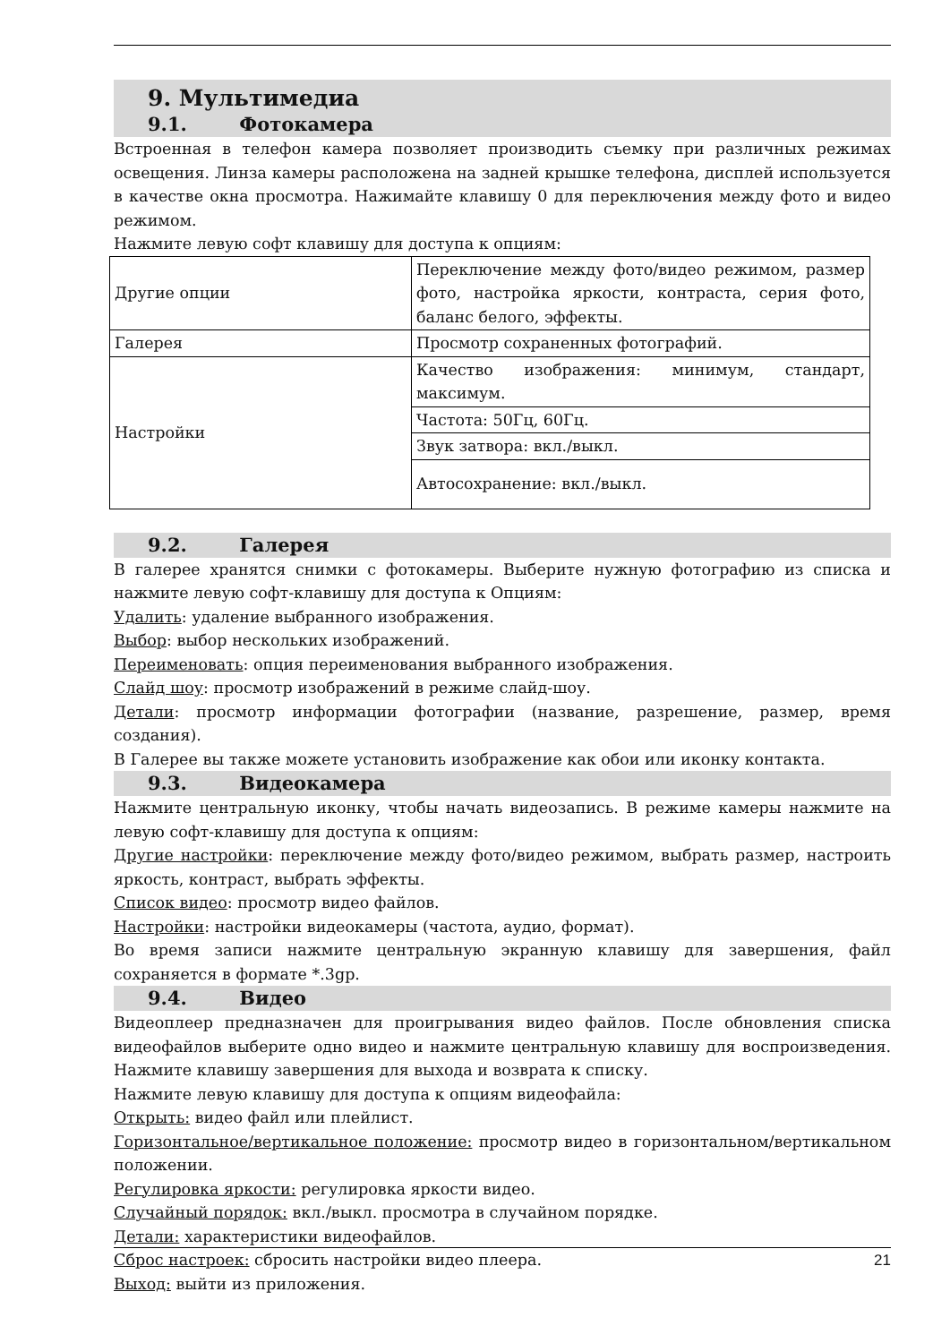9. Мультимедиа
9.1. Фотокамера
Встроенная в телефон камера позволяет производить съемку при различных режимах освещения. Линза камеры расположена на задней крышке телефона, дисплей используется в качестве окна просмотра. Нажимайте клавишу 0 для переключения между фото и видео режимом.
Нажмите левую софт клавишу для доступа к опциям:
| Другие опции | Переключение между фото/видео режимом, размер фото, настройка яркости, контраста, серия фото, баланс белого, эффекты. |
| Галерея | Просмотр сохраненных фотографий. |
| Настройки | Качество изображения: минимум, стандарт, максимум. |
| | Частота: 50Гц, 60Гц. |
| | Звук затвора: вкл./выкл. |
| | Автосохранение: вкл./выкл. |
9.2. Галерея
В галерее хранятся снимки с фотокамеры. Выберите нужную фотографию из списка и нажмите левую софт-клавишу для доступа к Опциям:
Удалить: удаление выбранного изображения.
Выбор: выбор нескольких изображений.
Переименовать: опция переименования выбранного изображения.
Слайд шоу: просмотр изображений в режиме слайд-шоу.
Детали: просмотр информации фотографии (название, разрешение, размер, время создания).
В Галерее вы также можете установить изображение как обои или иконку контакта.
9.3. Видеокамера
Нажмите центральную иконку, чтобы начать видеозапись. В режиме камеры нажмите на левую софт-клавишу для доступа к опциям:
Другие настройки: переключение между фото/видео режимом, выбрать размер, настроить яркость, контраст, выбрать эффекты.
Список видео: просмотр видео файлов.
Настройки: настройки видеокамеры (частота, аудио, формат).
Во время записи нажмите центральную экранную клавишу для завершения, файл сохраняется в формате *.3gp.
9.4. Видео
Видеоплеер предназначен для проигрывания видео файлов. После обновления списка видеофайлов выберите одно видео и нажмите центральную клавишу для воспроизведения. Нажмите клавишу завершения для выхода и возврата к списку.
Нажмите левую клавишу для доступа к опциям видеофайла:
Открыть: видео файл или плейлист.
Горизонтальное/вертикальное положение: просмотр видео в горизонтальном/вертикальном положении.
Регулировка яркости: регулировка яркости видео.
Случайный порядок: вкл./выкл. просмотра в случайном порядке.
Детали: характеристики видеофайлов.
Сброс настроек: сбросить настройки видео плеера.
Выход: выйти из приложения.
21